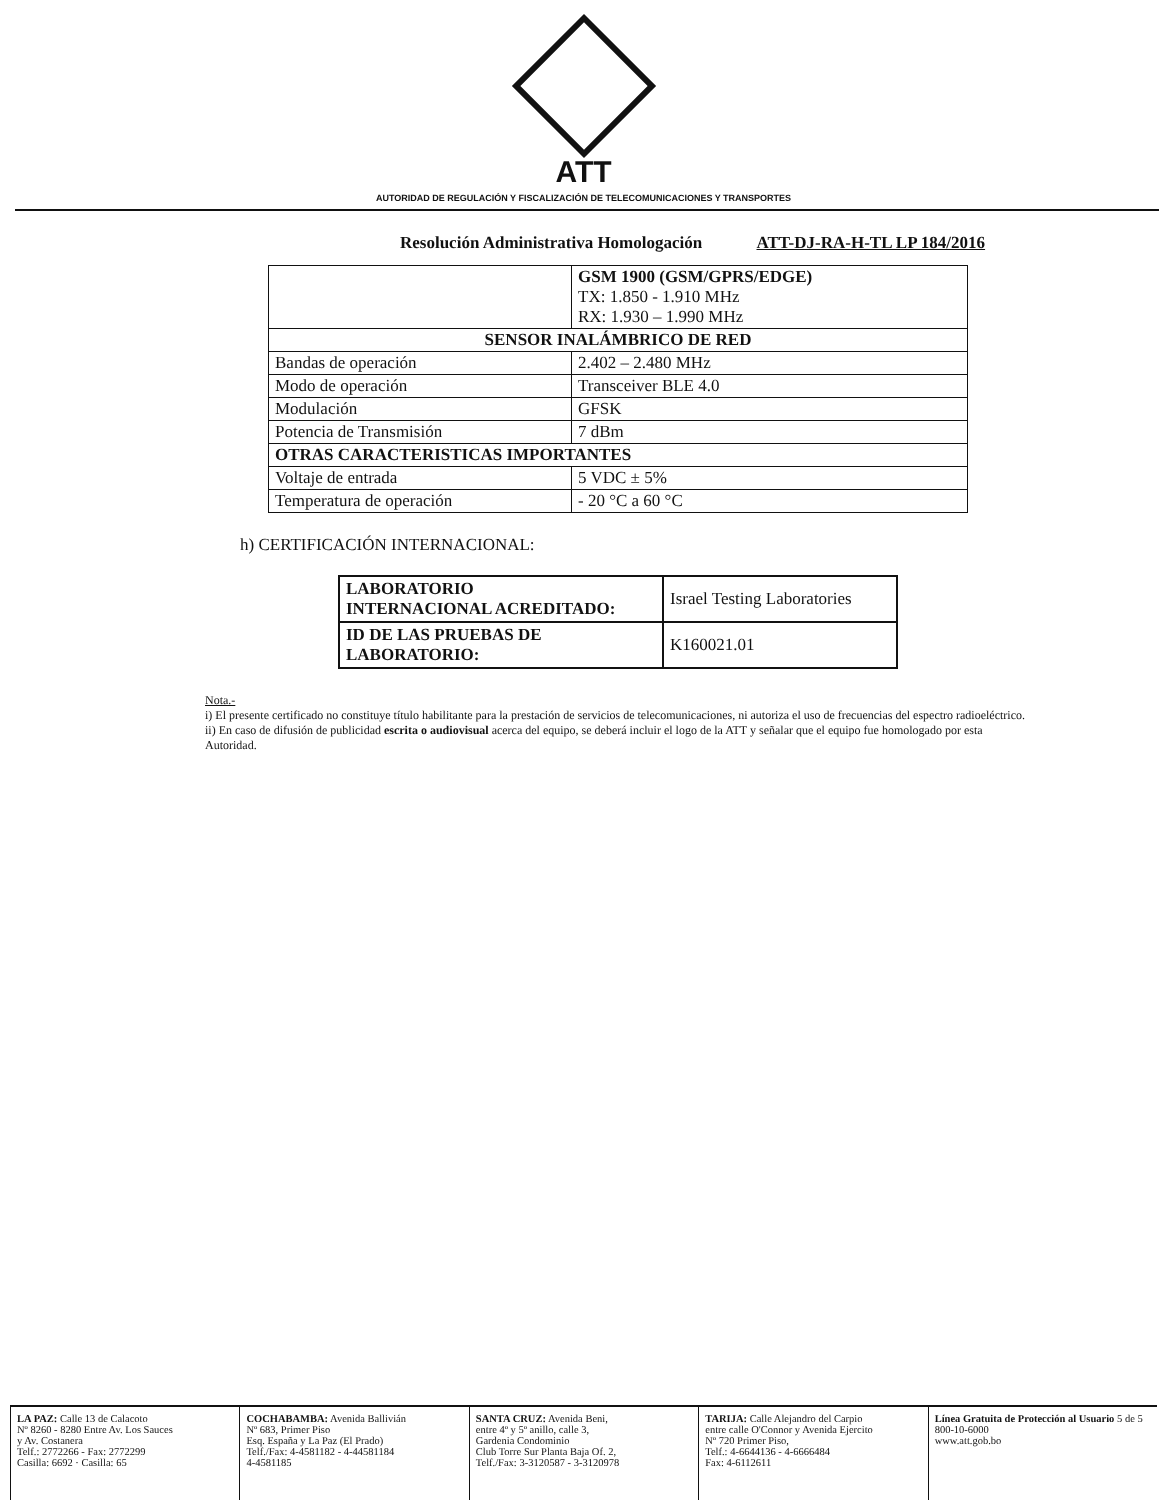ATT
AUTORIDAD DE REGULACIÓN Y FISCALIZACIÓN DE TELECOMUNICACIONES Y TRANSPORTES
Resolución Administrativa Homologación ATT-DJ-RA-H-TL LP 184/2016
| | GSM 1900 (GSM/GPRS/EDGE) TX: 1.850 - 1.910 MHz RX: 1.930 – 1.990 MHz |
| SENSOR INALÁMBRICO DE RED | |
| Bandas de operación | 2.402 – 2.480 MHz |
| Modo de operación | Transceiver BLE 4.0 |
| Modulación | GFSK |
| Potencia de Transmisión | 7 dBm |
| OTRAS CARACTERISTICAS IMPORTANTES | |
| Voltaje de entrada | 5 VDC ± 5% |
| Temperatura de operación | - 20 °C a 60 °C |
h) CERTIFICACIÓN INTERNACIONAL:
| LABORATORIO INTERNACIONAL ACREDITADO: | Israel Testing Laboratories |
| ID DE LAS PRUEBAS DE LABORATORIO: | K160021.01 |
Nota.-
i) El presente certificado no constituye título habilitante para la prestación de servicios de telecomunicaciones, ni autoriza el uso de frecuencias del espectro radioeléctrico.
ii) En caso de difusión de publicidad escrita o audiovisual acerca del equipo, se deberá incluir el logo de la ATT y señalar que el equipo fue homologado por esta Autoridad.
LA PAZ: Calle 13 de Calacoto
Nº 8260 - 8280 Entre Av. Los Sauces
y Av. Costanera
Telf.: 2772266 - Fax: 2772299
Casilla: 6692 · Casilla: 65
COCHABAMBA: Avenida Ballivián
Nº 683, Primer Piso
Esq. España y La Paz (El Prado)
Telf./Fax: 4-4581182 - 4-44581184
4-4581185
SANTA CRUZ: Avenida Beni,
entre 4º y 5º anillo, calle 3,
Gardenia Condominio
Club Torre Sur Planta Baja Of. 2,
Telf./Fax: 3-3120587 - 3-3120978
TARIJA: Calle Alejandro del Carpio
entre calle O'Connor y Avenida Ejercito
Nº 720 Primer Piso,
Telf.: 4-6644136 - 4-6666484
Fax: 4-6112611
Línea Gratuita de Protección al Usuario 5 de 5
800-10-6000
www.att.gob.bo